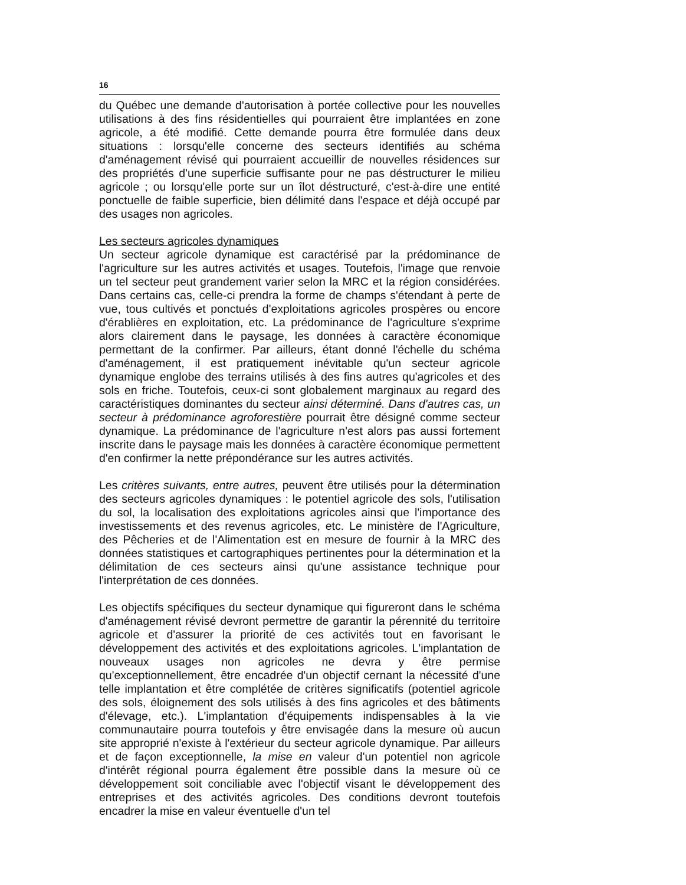16
du Québec une demande d'autorisation à portée collective pour les nouvelles utilisations à des fins résidentielles qui pourraient être implantées en zone agricole, a été modifié. Cette demande pourra être formulée dans deux situations : lorsqu'elle concerne des secteurs identifiés au schéma d'aménagement révisé qui pourraient accueillir de nouvelles résidences sur des propriétés d'une superficie suffisante pour ne pas déstructurer le milieu agricole ; ou lorsqu'elle porte sur un îlot déstructuré, c'est-à-dire une entité ponctuelle de faible superficie, bien délimité dans l'espace et déjà occupé par des usages non agricoles.
Les secteurs agricoles dynamiques
Un secteur agricole dynamique est caractérisé par la prédominance de l'agriculture sur les autres activités et usages. Toutefois, l'image que renvoie un tel secteur peut grandement varier selon la MRC et la région considérées. Dans certains cas, celle-ci prendra la forme de champs s'étendant à perte de vue, tous cultivés et ponctués d'exploitations agricoles prospères ou encore d'érablières en exploitation, etc. La prédominance de l'agriculture s'exprime alors clairement dans le paysage, les données à caractère économique permettant de la confirmer. Par ailleurs, étant donné l'échelle du schéma d'aménagement, il est pratiquement inévitable qu'un secteur agricole dynamique englobe des terrains utilisés à des fins autres qu'agricoles et des sols en friche. Toutefois, ceux-ci sont globalement marginaux au regard des caractéristiques dominantes du secteur ainsi déterminé. Dans d'autres cas, un secteur à prédominance agroforestière pourrait être désigné comme secteur dynamique. La prédominance de l'agriculture n'est alors pas aussi fortement inscrite dans le paysage mais les données à caractère économique permettent d'en confirmer la nette prépondérance sur les autres activités.
Les critères suivants, entre autres, peuvent être utilisés pour la détermination des secteurs agricoles dynamiques : le potentiel agricole des sols, l'utilisation du sol, la localisation des exploitations agricoles ainsi que l'importance des investissements et des revenus agricoles, etc. Le ministère de l'Agriculture, des Pêcheries et de l'Alimentation est en mesure de fournir à la MRC des données statistiques et cartographiques pertinentes pour la détermination et la délimitation de ces secteurs ainsi qu'une assistance technique pour l'interprétation de ces données.
Les objectifs spécifiques du secteur dynamique qui figureront dans le schéma d'aménagement révisé devront permettre de garantir la pérennité du territoire agricole et d'assurer la priorité de ces activités tout en favorisant le développement des activités et des exploitations agricoles. L'implantation de nouveaux usages non agricoles ne devra y être permise qu'exceptionnellement, être encadrée d'un objectif cernant la nécessité d'une telle implantation et être complétée de critères significatifs (potentiel agricole des sols, éloignement des sols utilisés à des fins agricoles et des bâtiments d'élevage, etc.). L'implantation d'équipements indispensables à la vie communautaire pourra toutefois y être envisagée dans la mesure où aucun site approprié n'existe à l'extérieur du secteur agricole dynamique. Par ailleurs et de façon exceptionnelle, la mise en valeur d'un potentiel non agricole d'intérêt régional pourra également être possible dans la mesure où ce développement soit conciliable avec l'objectif visant le développement des entreprises et des activités agricoles. Des conditions devront toutefois encadrer la mise en valeur éventuelle d'un tel